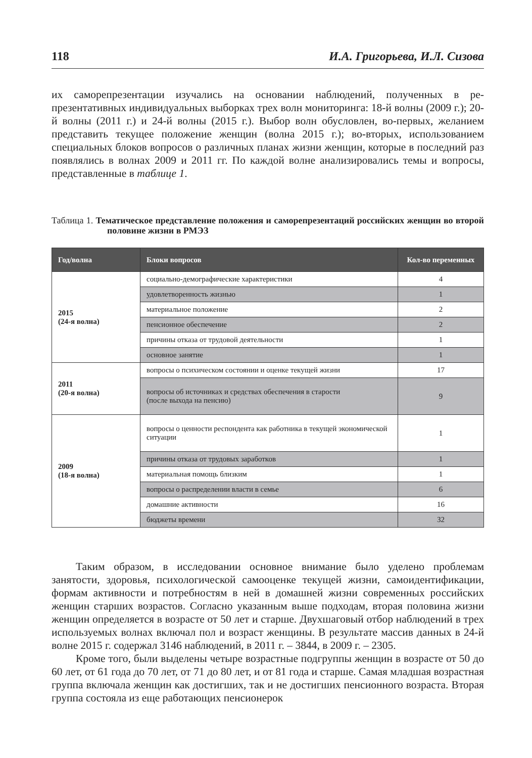118 И.А. Григорьева, И.Л. Сизова
их саморепрезентации изучались на основании наблюдений, полученных в ре­презентативных индивидуальных выборках трех волн мониторинга: 18-й волны (2009 г.); 20-й волны (2011 г.) и 24-й волны (2015 г.). Выбор волн обусловлен, во-первых, желанием представить текущее положение женщин (волна 2015 г.); во-вторых, использованием специальных блоков вопросов о различных планах жизни женщин, которые в последний раз появлялись в волнах 2009 и 2011 гг. По каждой волне анализировались темы и вопросы, представленные в таблице 1.
Таблица 1. Тематическое представление положения и саморепрезентаций российских женщин во второй половине жизни в РМЭЗ
| Год/волна | Блоки вопросов | Кол-во переменных |
| --- | --- | --- |
| 2015 (24-я волна) | социально-демографические характеристики | 4 |
| | удовлетворенность жизнью | 1 |
| | материальное положение | 2 |
| | пенсионное обеспечение | 2 |
| | причины отказа от трудовой деятельности | 1 |
| | основное занятие | 1 |
| 2011 (20-я волна) | вопросы о психическом состоянии и оценке текущей жизни | 17 |
| | вопросы об источниках и средствах обеспечения в старости (после выхода на пенсию) | 9 |
| 2009 (18-я волна) | вопросы о ценности респондента как работника в текущей экономической ситуации | 1 |
| | причины отказа от трудовых заработков | 1 |
| | материальная помощь близким | 1 |
| | вопросы о распределении власти в семье | 6 |
| | домашние активности | 16 |
| | бюджеты времени | 32 |
Таким образом, в исследовании основное внимание было уделено проблемам занятости, здоровья, психологической самооценке текущей жизни, самоидентифи­кации, формам активности и потребностям в ней в домашней жизни современных российских женщин старших возрастов. Согласно указанным выше подходам, вто­рая половина жизни женщин определяется в возрасте от 50 лет и старше. Двух­шаговый отбор наблюдений в трех используемых волнах включал пол и возраст женщины. В результате массив данных в 24-й волне 2015 г. содержал 3146 наблю­дений, в 2011 г. – 3844, в 2009 г. – 2305.
Кроме того, были выделены четыре возрастные подгруппы женщин в возрас­те от 50 до 60 лет, от 61 года до 70 лет, от 71 до 80 лет, и от 81 года и старше. Самая младшая возрастная группа включала женщин как достигших, так и не достигших пенсионного возраста. Вторая группа состояла из еще работающих пенсионерок